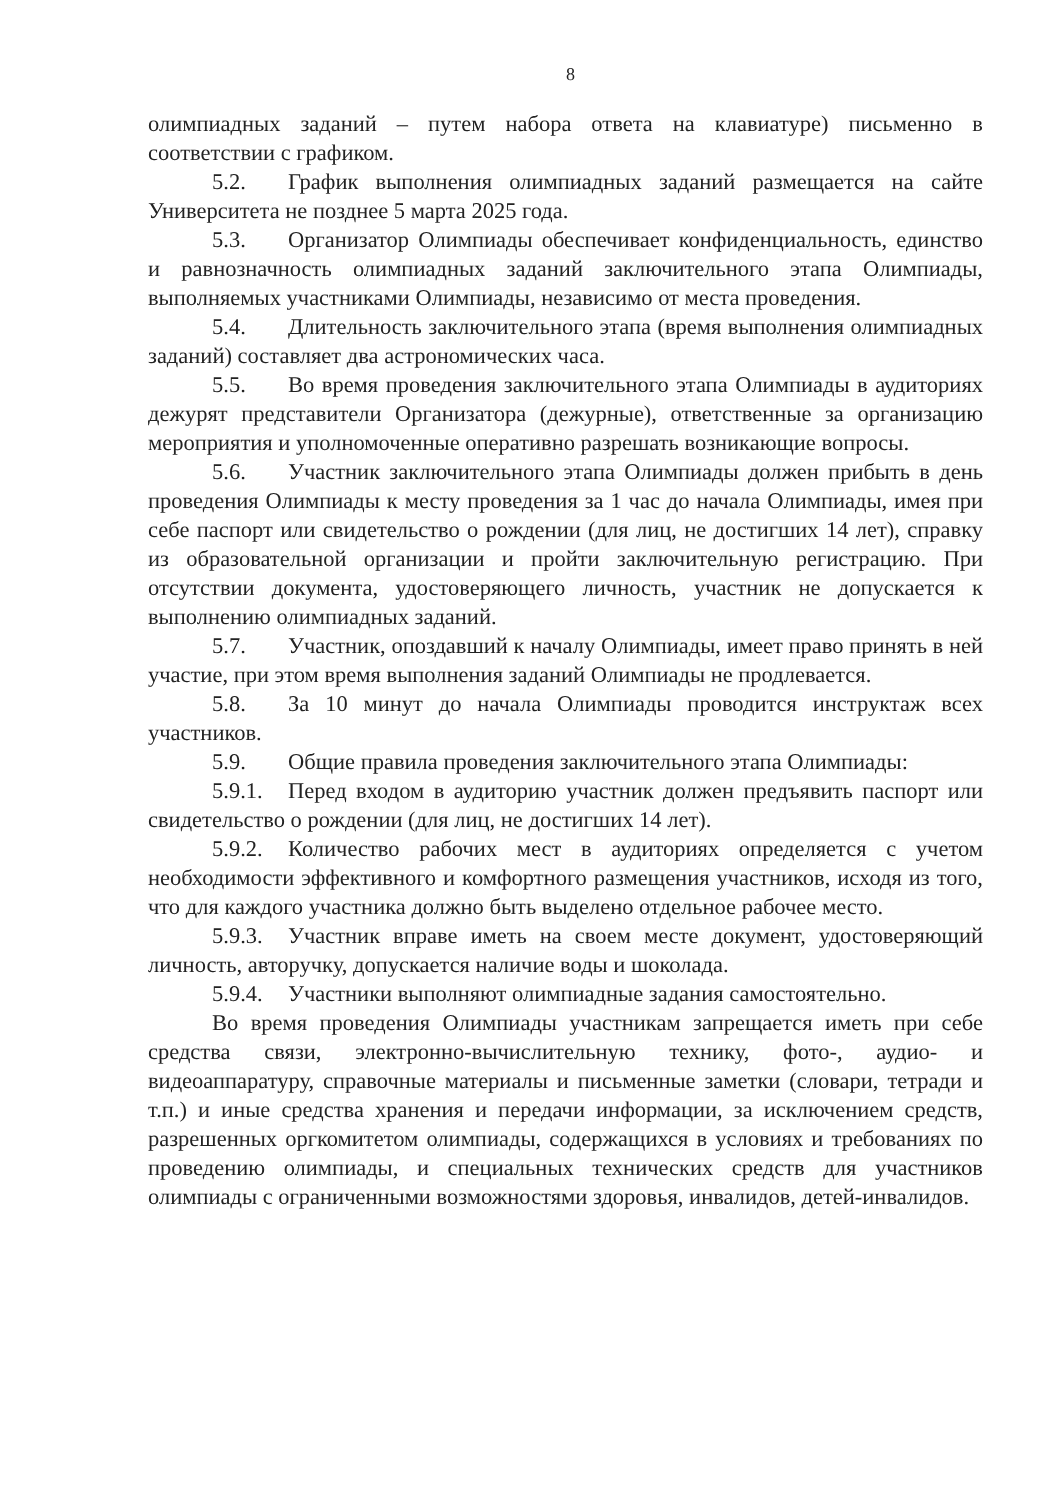8
олимпиадных заданий – путем набора ответа на клавиатуре) письменно в соответствии с графиком.
5.2. График выполнения олимпиадных заданий размещается на сайте Университета не позднее 5 марта 2025 года.
5.3. Организатор Олимпиады обеспечивает конфиденциальность, единство и равнозначность олимпиадных заданий заключительного этапа Олимпиады, выполняемых участниками Олимпиады, независимо от места проведения.
5.4. Длительность заключительного этапа (время выполнения олимпиадных заданий) составляет два астрономических часа.
5.5. Во время проведения заключительного этапа Олимпиады в аудиториях дежурят представители Организатора (дежурные), ответственные за организацию мероприятия и уполномоченные оперативно разрешать возникающие вопросы.
5.6. Участник заключительного этапа Олимпиады должен прибыть в день проведения Олимпиады к месту проведения за 1 час до начала Олимпиады, имея при себе паспорт или свидетельство о рождении (для лиц, не достигших 14 лет), справку из образовательной организации и пройти заключительную регистрацию. При отсутствии документа, удостоверяющего личность, участник не допускается к выполнению олимпиадных заданий.
5.7. Участник, опоздавший к началу Олимпиады, имеет право принять в ней участие, при этом время выполнения заданий Олимпиады не продлевается.
5.8. За 10 минут до начала Олимпиады проводится инструктаж всех участников.
5.9. Общие правила проведения заключительного этапа Олимпиады:
5.9.1. Перед входом в аудиторию участник должен предъявить паспорт или свидетельство о рождении (для лиц, не достигших 14 лет).
5.9.2. Количество рабочих мест в аудиториях определяется с учетом необходимости эффективного и комфортного размещения участников, исходя из того, что для каждого участника должно быть выделено отдельное рабочее место.
5.9.3. Участник вправе иметь на своем месте документ, удостоверяющий личность, авторучку, допускается наличие воды и шоколада.
5.9.4. Участники выполняют олимпиадные задания самостоятельно.
Во время проведения Олимпиады участникам запрещается иметь при себе средства связи, электронно-вычислительную технику, фото-, аудио- и видеоаппаратуру, справочные материалы и письменные заметки (словари, тетради и т.п.) и иные средства хранения и передачи информации, за исключением средств, разрешенных оргкомитетом олимпиады, содержащихся в условиях и требованиях по проведению олимпиады, и специальных технических средств для участников олимпиады с ограниченными возможностями здоровья, инвалидов, детей-инвалидов.